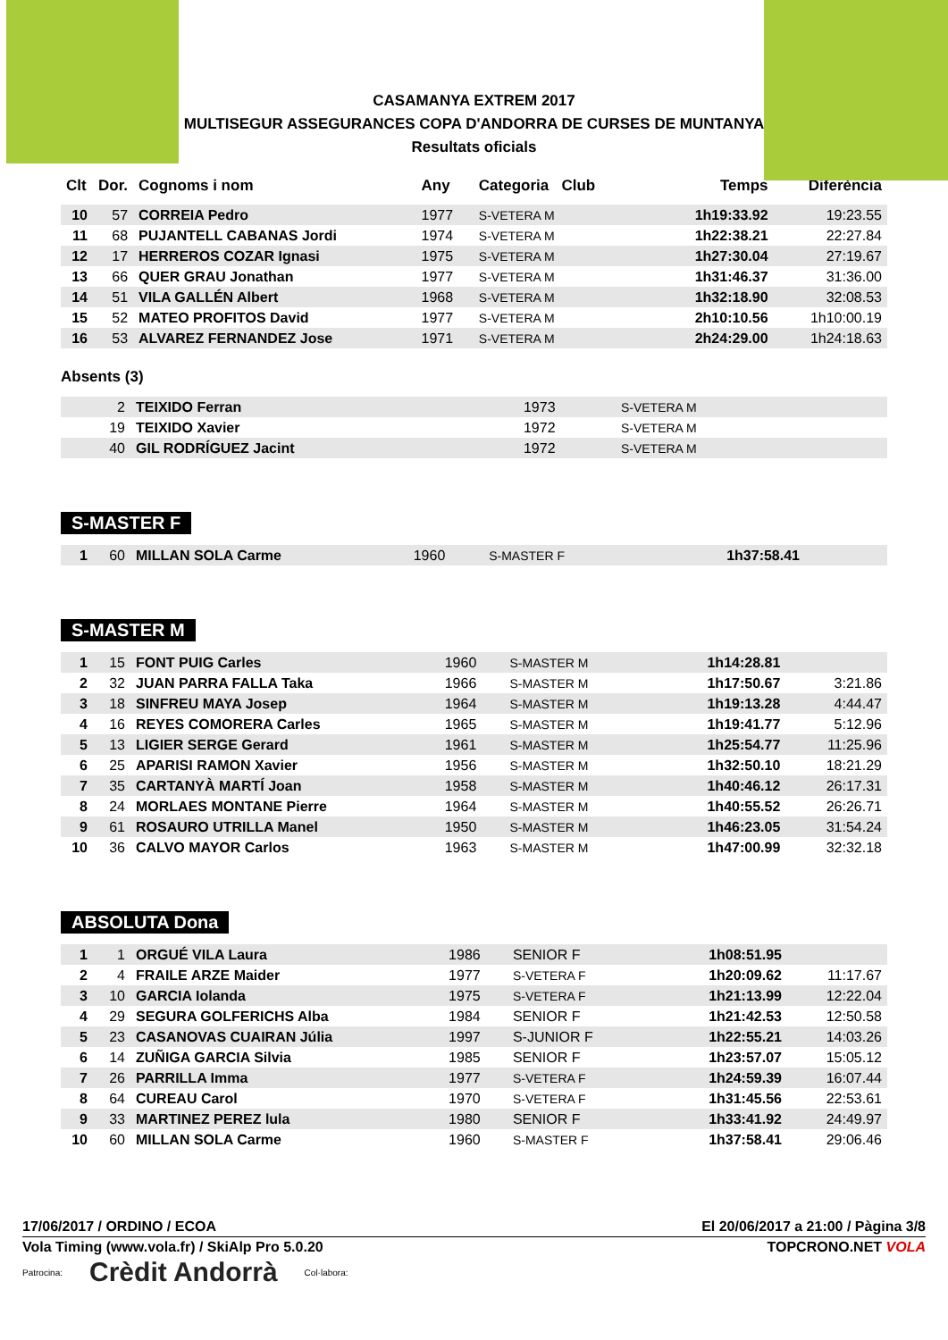CASAMANYA EXTREM 2017
MULTISEGUR ASSEGURANCES COPA D'ANDORRA DE CURSES DE MUNTANYA
Resultats oficials
| Clt | Dor. | Cognoms i nom | Any | Categoria Club | | Temps | Diferència |
| --- | --- | --- | --- | --- | --- | --- | --- |
| 10 | 57 | CORREIA Pedro | 1977 | S-VETERA M | | 1h19:33.92 | 19:23.55 |
| 11 | 68 | PUJANTELL CABANAS Jordi | 1974 | S-VETERA M | | 1h22:38.21 | 22:27.84 |
| 12 | 17 | HERREROS COZAR Ignasi | 1975 | S-VETERA M | | 1h27:30.04 | 27:19.67 |
| 13 | 66 | QUER GRAU Jonathan | 1977 | S-VETERA M | | 1h31:46.37 | 31:36.00 |
| 14 | 51 | VILA GALLÉN Albert | 1968 | S-VETERA M | | 1h32:18.90 | 32:08.53 |
| 15 | 52 | MATEO PROFITOS David | 1977 | S-VETERA M | | 2h10:10.56 | 1h10:00.19 |
| 16 | 53 | ALVAREZ FERNANDEZ Jose | 1971 | S-VETERA M | | 2h24:29.00 | 1h24:18.63 |
Absents (3)
| | 2 | TEIXIDO Ferran | 1973 | S-VETERA M | | | |
| | 19 | TEIXIDO Xavier | 1972 | S-VETERA M | | | |
| | 40 | GIL RODRÍGUEZ Jacint | 1972 | S-VETERA M | | | |
S-MASTER F
| 1 | 60 | MILLAN SOLA Carme | 1960 | S-MASTER F | | 1h37:58.41 | |
S-MASTER M
| 1 | 15 | FONT PUIG Carles | 1960 | S-MASTER M | | 1h14:28.81 | |
| 2 | 32 | JUAN PARRA FALLA Taka | 1966 | S-MASTER M | | 1h17:50.67 | 3:21.86 |
| 3 | 18 | SINFREU MAYA Josep | 1964 | S-MASTER M | | 1h19:13.28 | 4:44.47 |
| 4 | 16 | REYES COMORERA Carles | 1965 | S-MASTER M | | 1h19:41.77 | 5:12.96 |
| 5 | 13 | LIGIER SERGE Gerard | 1961 | S-MASTER M | | 1h25:54.77 | 11:25.96 |
| 6 | 25 | APARISI RAMON Xavier | 1956 | S-MASTER M | | 1h32:50.10 | 18:21.29 |
| 7 | 35 | CARTANYÀ MARTÍ Joan | 1958 | S-MASTER M | | 1h40:46.12 | 26:17.31 |
| 8 | 24 | MORLAES MONTANE Pierre | 1964 | S-MASTER M | | 1h40:55.52 | 26:26.71 |
| 9 | 61 | ROSAURO UTRILLA Manel | 1950 | S-MASTER M | | 1h46:23.05 | 31:54.24 |
| 10 | 36 | CALVO MAYOR Carlos | 1963 | S-MASTER M | | 1h47:00.99 | 32:32.18 |
ABSOLUTA Dona
| 1 | 1 | ORGUÉ VILA Laura | 1986 | SENIOR F | | 1h08:51.95 | |
| 2 | 4 | FRAILE ARZE Maider | 1977 | S-VETERA F | | 1h20:09.62 | 11:17.67 |
| 3 | 10 | GARCIA Iolanda | 1975 | S-VETERA F | | 1h21:13.99 | 12:22.04 |
| 4 | 29 | SEGURA GOLFERICHS Alba | 1984 | SENIOR F | | 1h21:42.53 | 12:50.58 |
| 5 | 23 | CASANOVAS CUAIRAN Júlia | 1997 | S-JUNIOR F | | 1h22:55.21 | 14:03.26 |
| 6 | 14 | ZUÑIGA GARCIA Silvia | 1985 | SENIOR F | | 1h23:57.07 | 15:05.12 |
| 7 | 26 | PARRILLA Imma | 1977 | S-VETERA F | | 1h24:59.39 | 16:07.44 |
| 8 | 64 | CUREAU Carol | 1970 | S-VETERA F | | 1h31:45.56 | 22:53.61 |
| 9 | 33 | MARTINEZ PEREZ lula | 1980 | SENIOR F | | 1h33:41.92 | 24:49.97 |
| 10 | 60 | MILLAN SOLA Carme | 1960 | S-MASTER F | | 1h37:58.41 | 29:06.46 |
17/06/2017 / ORDINO / ECOA El 20/06/2017 a 21:00 / Pàgina 3/8
Vola Timing (www.vola.fr) / SkiAlp Pro 5.0.20 TOPCRONO.NET VOLA
Patrocina: Crèdit Andorrà Col·labora: